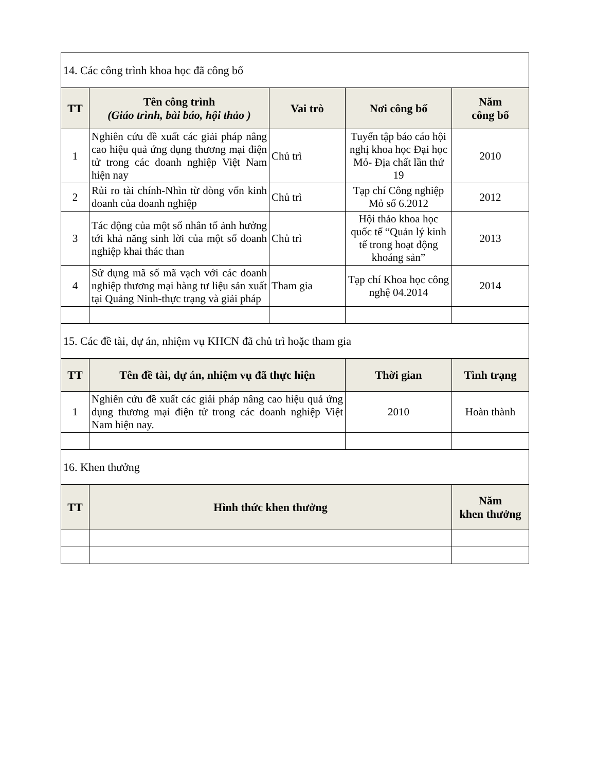| 14. Các công trình khoa học đã công bố | | | | |
| TT | Tên công trình (Giáo trình, bài báo, hội thảo ) | Vai trò | Nơi công bố | Năm công bố |
| 1 | Nghiên cứu đề xuất các giải pháp nâng cao hiệu quả ứng dụng thương mại điện tử trong các doanh nghiệp Việt Nam hiện nay | Chủ trì | Tuyển tập báo cáo hội nghị khoa học Đại học Mỏ- Địa chất lần thứ 19 | 2010 |
| 2 | Rủi ro tài chính-Nhìn từ dòng vốn kinh doanh của doanh nghiệp | Chủ trì | Tạp chí Công nghiệp Mỏ số 6.2012 | 2012 |
| 3 | Tác động của một số nhân tố ảnh hưởng tới khả năng sinh lời của một số doanh nghiệp khai thác than | Chủ trì | Hội thảo khoa học quốc tế “Quản lý kinh tế trong hoạt động khoáng sản” | 2013 |
| 4 | Sử dụng mã số mã vạch với các doanh nghiệp thương mại hàng tư liệu sản xuất tại Quảng Ninh-thực trạng và giải pháp | Tham gia | Tạp chí Khoa học công nghệ 04.2014 | 2014 |
| 15. Các đề tài, dự án, nhiệm vụ KHCN đã chủ trì hoặc tham gia | | | | |
| TT | Tên đề tài, dự án, nhiệm vụ đã thực hiện | | Thời gian | Tình trạng |
| 1 | Nghiên cứu đề xuất các giải pháp nâng cao hiệu quả ứng dụng thương mại điện tử trong các doanh nghiệp Việt Nam hiện nay. | | 2010 | Hoàn thành |
| 16. Khen thưởng | | | | |
| TT | Hình thức khen thưởng | | | Năm khen thưởng |